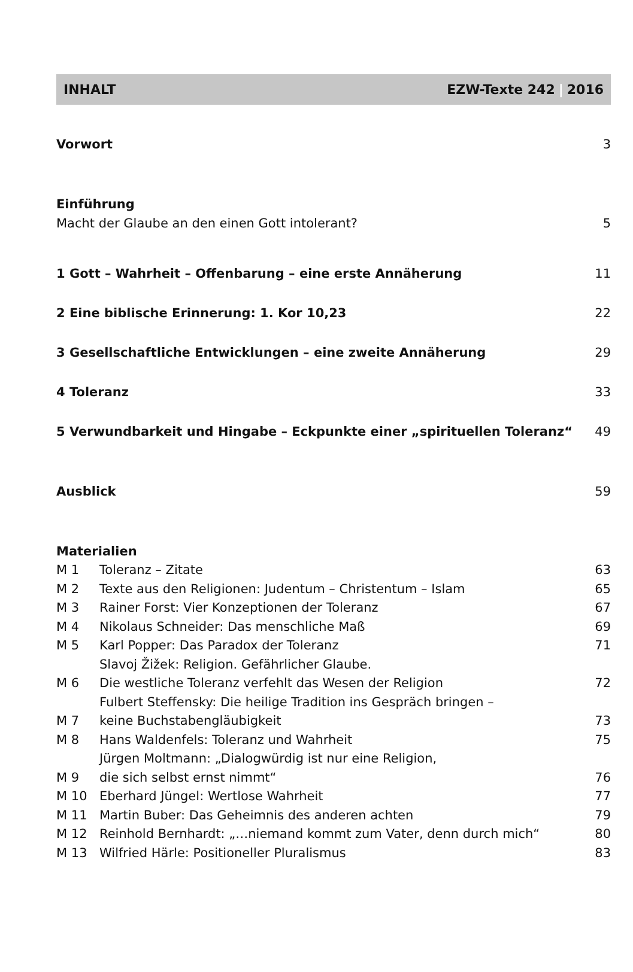INHALT EZW-Texte 242 | 2016
Vorwort 3
Einführung
Macht der Glaube an den einen Gott intolerant? 5
1 Gott – Wahrheit – Offenbarung – eine erste Annäherung 11
2 Eine biblische Erinnerung: 1. Kor 10,23 22
3 Gesellschaftliche Entwicklungen – eine zweite Annäherung 29
4 Toleranz 33
5 Verwundbarkeit und Hingabe – Eckpunkte einer „spirituellen Toleranz“49
Ausblick 59
Materialien
| M 1 | Toleranz – Zitate | 63 |
| M 2 | Texte aus den Religionen: Judentum – Christentum – Islam | 65 |
| M 3 | Rainer Forst: Vier Konzeptionen der Toleranz | 67 |
| M 4 | Nikolaus Schneider: Das menschliche Maß | 69 |
| M 5 | Karl Popper: Das Paradox der Toleranz | 71 |
| M 6 | Slavoj Žižek: Religion. Gefährlicher Glaube. Die westliche Toleranz verfehlt das Wesen der Religion | 72 |
| M 7 | Fulbert Steffensky: Die heilige Tradition ins Gespräch bringen – keine Buchstabengläubigkeit | 73 |
| M 8 | Hans Waldenfels: Toleranz und Wahrheit | 75 |
| M 9 | Jürgen Moltmann: „Dialogwürdig ist nur eine Religion, die sich selbst ernst nimmt“ | 76 |
| M 10 | Eberhard Jüngel: Wertlose Wahrheit | 77 |
| M 11 | Martin Buber: Das Geheimnis des anderen achten | 79 |
| M 12 | Reinhold Bernhardt: „…niemand kommt zum Vater, denn durch mich“ | 80 |
| M 13 | Wilfried Härle: Positioneller Pluralismus | 83 |